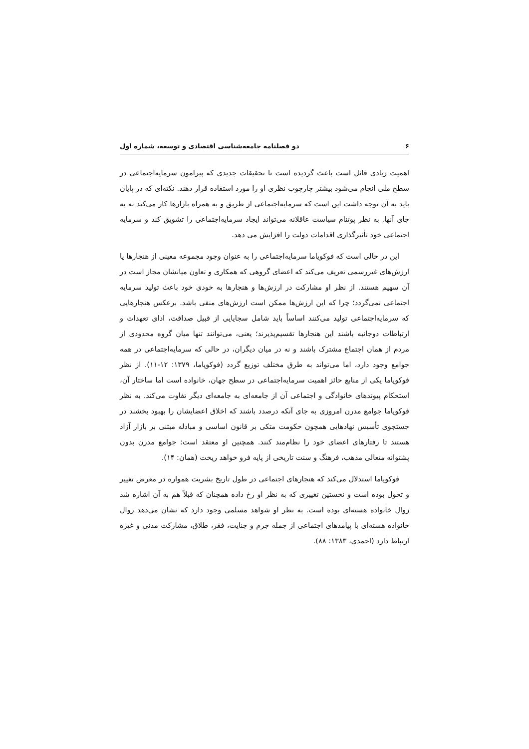۶ دو فصلنامه جامعه‌شناسی اقتصادی و توسعه، شماره اول
اهمیت زیادی قائل است باعث گردیده است تا تحقیقات جدیدی که پیرامون سرمایه‌اجتماعی در سطح ملی انجام می‌شود بیشتر چارچوب نظری او را مورد استفاده قرار دهند. نکته‌ای که در پایان باید به آن توجه داشت این است که سرمایه‌اجتماعی از طریق و به همراه بازارها کار می‌کند نه به جای آنها. به نظر پوتنام سیاست عاقلانه می‌تواند ایجاد سرمایه‌اجتماعی را تشویق کند و سرمایه اجتماعی خود تأثیرگذاری اقدامات دولت را افزایش می دهد.
این در حالی است که فوکویاما سرمایه‌اجتماعی را به عنوان وجود مجموعه معینی از هنجارها یا ارزش‌های غیررسمی تعریف می‌کند که اعضای گروهی که همکاری و تعاون میانشان مجاز است در آن سهیم هستند. از نظر او مشارکت در ارزش‌ها و هنجارها به خودی خود باعث تولید سرمایه اجتماعی نمی‌گردد؛ چرا که این ارزش‌ها ممکن است ارزش‌های منفی باشد. برعکس هنجارهایی که سرمایه‌اجتماعی تولید می‌کنند اساساً باید شامل سجایایی از قبیل صداقت، ادای تعهدات و ارتباطات دوجانبه باشند این هنجارها تقسیم‌پذیرند؛ یعنی، می‌توانند تنها میان گروه محدودی از مردم از همان اجتماع مشترک باشند و نه در میان دیگران، در حالی که سرمایه‌اجتماعی در همه جوامع وجود دارد، اما می‌تواند به طرق مختلف توزیع گردد (فوکویاما، ۱۳۷۹: ۱۲-۱۱). از نظر فوکویاما یکی از منابع حائز اهمیت سرمایه‌اجتماعی در سطح جهان، خانواده است اما ساختار آن، استحکام پیوندهای خانوادگی و اجتماعی آن از جامعه‌ای به جامعه‌ای دیگر تفاوت می‌کند. به نظر فوکویاما جوامع مدرن امروزی به جای آنکه درصدد باشند که اخلاق اعضایشان را بهبود بخشند در جستجوی تأسیس نهادهایی همچون حکومت متکی بر قانون اساسی و مبادله مبتنی بر بازار آزاد هستند تا رفتارهای اعضای خود را نظام‌مند کنند. همچنین او معتقد است: جوامع مدرن بدون پشتوانه متعالی مذهب، فرهنگ و سنت تاریخی از پایه فرو خواهد ریخت (همان: ۱۴).
فوکویاما استدلال می‌کند که هنجارهای اجتماعی در طول تاریخ بشریت همواره در معرض تغییر و تحول بوده است و نخستین تغییری که به نظر او رخ داده همچنان که قبلاً هم به آن اشاره شد زوال خانواده هسته‌ای بوده است. به نظر او شواهد مسلمی وجود دارد که نشان می‌دهد زوال خانواده هسته‌ای با پیامدهای اجتماعی از جمله جرم و جنایت، فقر، طلاق، مشارکت مدنی و غیره ارتباط دارد (احمدی، ۱۳۸۳: ۸۸).